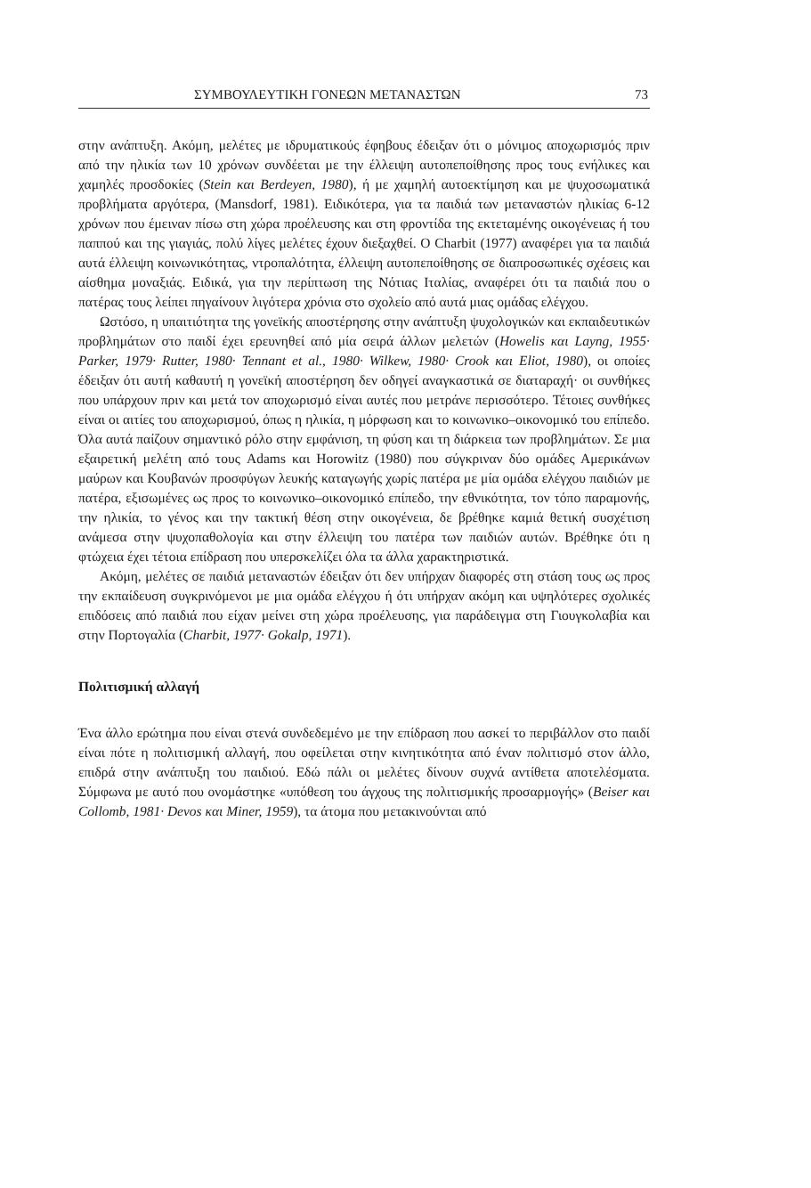ΣΥΜΒΟΥΛΕΥΤΙΚΗ ΓΟΝΕΩΝ ΜΕΤΑΝΑΣΤΩΝ 73
στην ανάπτυξη. Ακόμη, μελέτες με ιδρυματικούς έφηβους έδειξαν ότι ο μόνιμος αποχωρισμός πριν από την ηλικία των 10 χρόνων συνδέεται με την έλλειψη αυτοπεποίθησης προς τους ενήλικες και χαμηλές προσδοκίες (Stein και Berdeyen, 1980), ή με χαμηλή αυτοεκτίμηση και με ψυχοσωματικά προβλήματα αργότερα, (Mansdorf, 1981). Ειδικότερα, για τα παιδιά των μεταναστών ηλικίας 6-12 χρόνων που έμειναν πίσω στη χώρα προέλευσης και στη φροντίδα της εκτεταμένης οικογένειας ή του παππού και της γιαγιάς, πολύ λίγες μελέτες έχουν διεξαχθεί. Ο Charbit (1977) αναφέρει για τα παιδιά αυτά έλλειψη κοινωνικότητας, ντροπαλότητα, έλλειψη αυτοπεποίθησης σε διαπροσωπικές σχέσεις και αίσθημα μοναξιάς. Ειδικά, για την περίπτωση της Νότιας Ιταλίας, αναφέρει ότι τα παιδιά που ο πατέρας τους λείπει πηγαίνουν λιγότερα χρόνια στο σχολείο από αυτά μιας ομάδας ελέγχου.
Ωστόσο, η υπαιτιότητα της γονεϊκής αποστέρησης στην ανάπτυξη ψυχολογικών και εκπαιδευτικών προβλημάτων στο παιδί έχει ερευνηθεί από μία σειρά άλλων μελετών (Howelis και Layng, 1955· Parker, 1979· Rutter, 1980· Tennant et al., 1980· Wilkew, 1980· Crook και Eliot, 1980), οι οποίες έδειξαν ότι αυτή καθαυτή η γονεϊκή αποστέρηση δεν οδηγεί αναγκαστικά σε διαταραχή· οι συνθήκες που υπάρχουν πριν και μετά τον αποχωρισμό είναι αυτές που μετράνε περισσότερο. Τέτοιες συνθήκες είναι οι αιτίες του αποχωρισμού, όπως η ηλικία, η μόρφωση και το κοινωνικο–οικονομικό του επίπεδο. Όλα αυτά παίζουν σημαντικό ρόλο στην εμφάνιση, τη φύση και τη διάρκεια των προβλημάτων. Σε μια εξαιρετική μελέτη από τους Adams και Horowitz (1980) που σύγκριναν δύο ομάδες Αμερικάνων μαύρων και Κουβανών προσφύγων λευκής καταγωγής χωρίς πατέρα με μία ομάδα ελέγχου παιδιών με πατέρα, εξισωμένες ως προς το κοινωνικο–οικονομικό επίπεδο, την εθνικότητα, τον τόπο παραμονής, την ηλικία, το γένος και την τακτική θέση στην οικογένεια, δε βρέθηκε καμιά θετική συσχέτιση ανάμεσα στην ψυχοπαθολογία και στην έλλειψη του πατέρα των παιδιών αυτών. Βρέθηκε ότι η φτώχεια έχει τέτοια επίδραση που υπερσκελίζει όλα τα άλλα χαρακτηριστικά.
Ακόμη, μελέτες σε παιδιά μεταναστών έδειξαν ότι δεν υπήρχαν διαφορές στη στάση τους ως προς την εκπαίδευση συγκρινόμενοι με μια ομάδα ελέγχου ή ότι υπήρχαν ακόμη και υψηλότερες σχολικές επιδόσεις από παιδιά που είχαν μείνει στη χώρα προέλευσης, για παράδειγμα στη Γιουγκολαβία και στην Πορτογαλία (Charbit, 1977· Gokalp, 1971).
Πολιτισμική αλλαγή
Ένα άλλο ερώτημα που είναι στενά συνδεδεμένο με την επίδραση που ασκεί το περιβάλλον στο παιδί είναι πότε η πολιτισμική αλλαγή, που οφείλεται στην κινητικότητα από έναν πολιτισμό στον άλλο, επιδρά στην ανάπτυξη του παιδιού. Εδώ πάλι οι μελέτες δίνουν συχνά αντίθετα αποτελέσματα. Σύμφωνα με αυτό που ονομάστηκε «υπόθεση του άγχους της πολιτισμικής προσαρμογής» (Beiser και Collomb, 1981· Devos και Miner, 1959), τα άτομα που μετακινούνται από